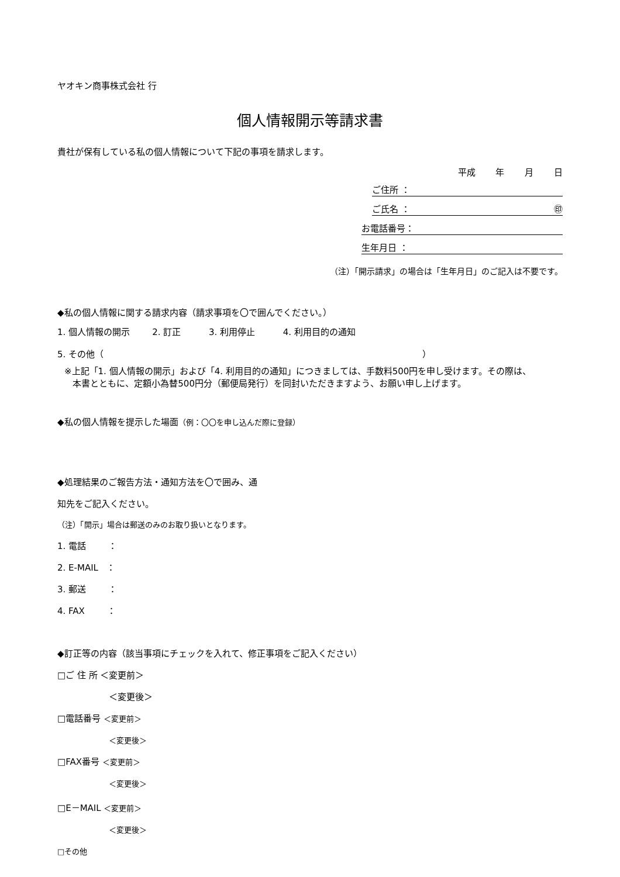ヤオキン商事株式会社 行
個人情報開示等請求書
貴社が保有している私の個人情報について下記の事項を請求します。
平成 年 月 日
ご住所 ：
ご氏名 ： ㊞
お電話番号：
生年月日 ：
（注）「開示請求」の場合は「生年月日」のご記入は不要です。
◆私の個人情報に関する請求内容（請求事項を〇で囲んでください。）
1. 個人情報の開示 2. 訂正 3. 利用停止 4. 利用目的の通知
5. その他（ ）
※上記「1. 個人情報の開示」および「4. 利用目的の通知」につきましては、手数料500円を申し受けます。その際は、
本書とともに、定額小為替500円分（郵便局発行）を同封いただきますよう、お願い申し上げます。
◆私の個人情報を提示した場面（例：〇〇を申し込んだ際に登録）
◆処理結果のご報告方法・通知方法を〇で囲み、通
知先をご記入ください。
（注）「開示」場合は郵送のみのお取り扱いとなります。
1. 電話 ：
2. E-MAIL ：
3. 郵送 ：
4. FAX ：
◆訂正等の内容（該当事項にチェックを入れて、修正事項をご記入ください）
□ご 住 所 ＜変更前＞
＜変更後＞
□電話番号 ＜変更前＞
＜変更後＞
□FAX番号 ＜変更前＞
＜変更後＞
□E－MAIL ＜変更前＞
＜変更後＞
□その他